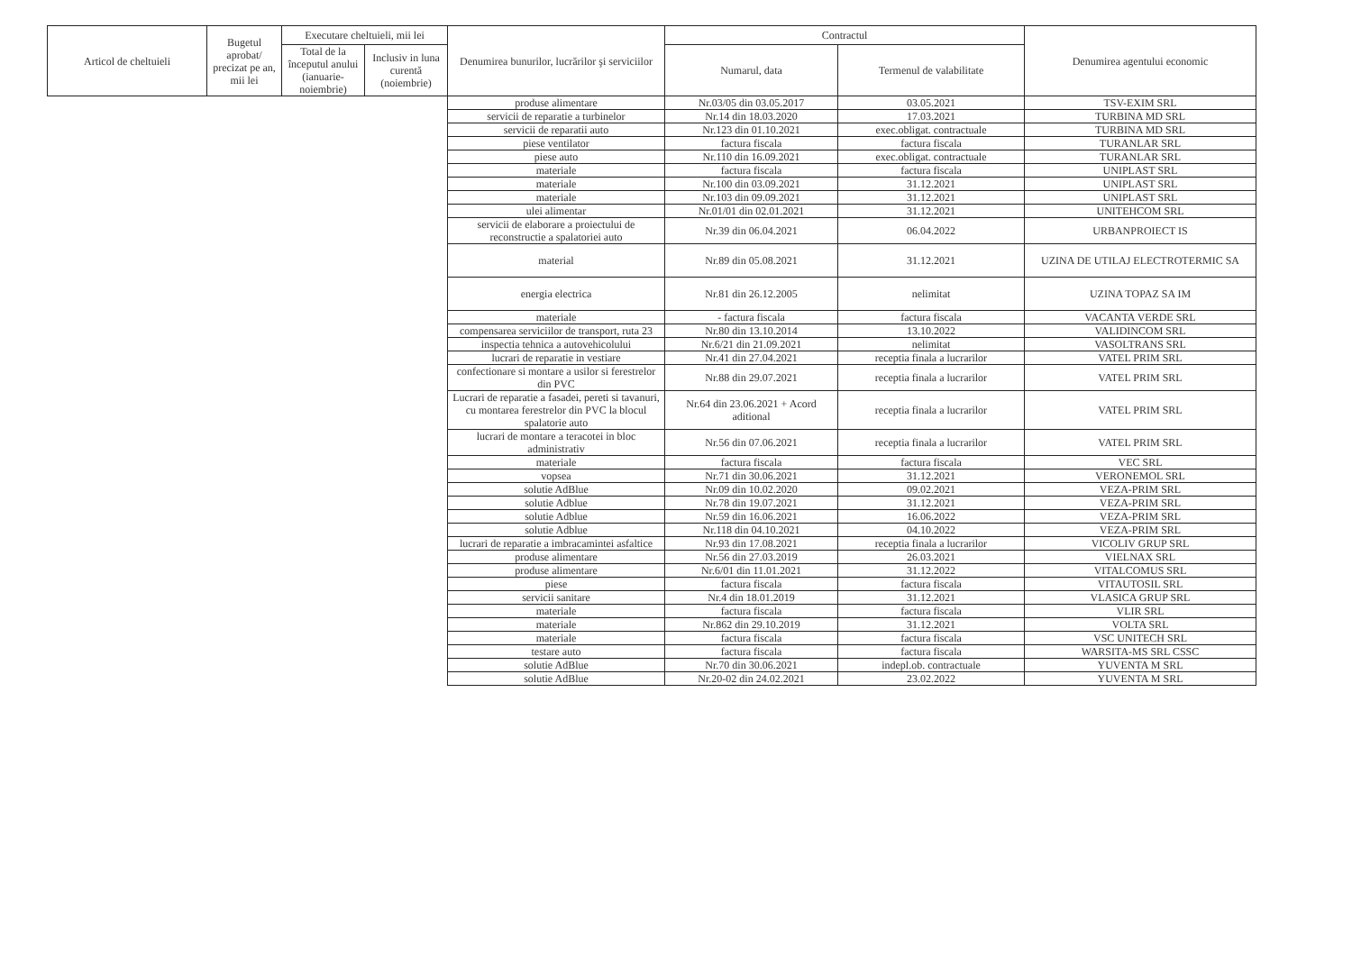| Articol de cheltuieli | Bugetul aprobat/ precizat pe an, mii lei | Executare cheltuieli, mii lei | | Denumirea bunurilor, lucrărilor şi serviciilor | Contractul | | Denumirea agentului economic |
| --- | --- | --- | --- | --- | --- | --- | --- |
| | | Total de la începutul anului (ianuarie-noiembrie) | Inclusiv in luna curentă (noiembrie) | | Numarul, data | Termenul de valabilitate | |
| | | | | produse alimentare | Nr.03/05 din 03.05.2017 | 03.05.2021 | TSV-EXIM SRL |
| | | | | servicii de reparatie a turbinelor | Nr.14 din 18.03.2020 | 17.03.2021 | TURBINA MD SRL |
| | | | | servicii de reparatii auto | Nr.123 din 01.10.2021 | exec.obligat. contractuale | TURBINA MD SRL |
| | | | | piese ventilator | factura fiscala | factura fiscala | TURANLAR SRL |
| | | | | piese auto | Nr.110 din 16.09.2021 | exec.obligat. contractuale | TURANLAR SRL |
| | | | | materiale | factura fiscala | factura fiscala | UNIPLAST SRL |
| | | | | materiale | Nr.100 din 03.09.2021 | 31.12.2021 | UNIPLAST SRL |
| | | | | materiale | Nr.103 din 09.09.2021 | 31.12.2021 | UNIPLAST SRL |
| | | | | ulei alimentar | Nr.01/01 din 02.01.2021 | 31.12.2021 | UNITEHCOM SRL |
| | | | | servicii de elaborare a proiectului de reconstructie a spalatoriei auto | Nr.39 din 06.04.2021 | 06.04.2022 | URBANPROIECT IS |
| | | | | material | Nr.89 din 05.08.2021 | 31.12.2021 | UZINA DE UTILAJ ELECTROTERMIC SA |
| | | | | energia electrica | Nr.81 din 26.12.2005 | nelimitat | UZINA TOPAZ SA IM |
| | | | | materiale | - factura fiscala | factura fiscala | VACANTA VERDE SRL |
| | | | | compensarea serviciilor de transport, ruta 23 | Nr.80 din 13.10.2014 | 13.10.2022 | VALIDINCOM SRL |
| | | | | inspectia tehnica a autovehicolului | Nr.6/21 din 21.09.2021 | nelimitat | VASOLTRANS SRL |
| | | | | lucrari de reparatie in vestiare | Nr.41 din 27.04.2021 | receptia finala a lucrarilor | VATEL PRIM SRL |
| | | | | confectionare si montare a usilor si ferestrelor din PVC | Nr.88 din 29.07.2021 | receptia finala a lucrarilor | VATEL PRIM SRL |
| | | | | Lucrari de reparatie a fasadei, pereti si tavanuri, cu montarea ferestrelor din PVC la blocul spalatorie auto | Nr.64 din 23.06.2021 + Acord aditional | receptia finala a lucrarilor | VATEL PRIM SRL |
| | | | | lucrari de montare a teracotei in bloc administrativ | Nr.56 din 07.06.2021 | receptia finala a lucrarilor | VATEL PRIM SRL |
| | | | | materiale | factura fiscala | factura fiscala | VEC SRL |
| | | | | vopsea | Nr.71 din 30.06.2021 | 31.12.2021 | VERONEMOL SRL |
| | | | | solutie AdBlue | Nr.09 din 10.02.2020 | 09.02.2021 | VEZA-PRIM SRL |
| | | | | solutie Adblue | Nr.78 din 19.07.2021 | 31.12.2021 | VEZA-PRIM SRL |
| | | | | solutie Adblue | Nr.59 din 16.06.2021 | 16.06.2022 | VEZA-PRIM SRL |
| | | | | solutie Adblue | Nr.118 din 04.10.2021 | 04.10.2022 | VEZA-PRIM SRL |
| | | | | lucrari de reparatie a imbracamintei asfaltice | Nr.93 din 17.08.2021 | receptia finala a lucrarilor | VICOLIV GRUP SRL |
| | | | | produse alimentare | Nr.56 din 27.03.2019 | 26.03.2021 | VIELNAX SRL |
| | | | | produse alimentare | Nr.6/01 din 11.01.2021 | 31.12.2022 | VITALCOMUS SRL |
| | | | | piese | factura fiscala | factura fiscala | VITAUTOSIL SRL |
| | | | | servicii sanitare | Nr.4 din 18.01.2019 | 31.12.2021 | VLASICA GRUP SRL |
| | | | | materiale | factura fiscala | factura fiscala | VLIR SRL |
| | | | | materiale | Nr.862 din 29.10.2019 | 31.12.2021 | VOLTA SRL |
| | | | | materiale | factura fiscala | factura fiscala | VSC UNITECH SRL |
| | | | | testare auto | factura fiscala | factura fiscala | WARSITA-MS SRL CSSC |
| | | | | solutie AdBlue | Nr.70 din 30.06.2021 | indepl.ob. contractuale | YUVENTA M SRL |
| | | | | solutie AdBlue | Nr.20-02 din 24.02.2021 | 23.02.2022 | YUVENTA M SRL |